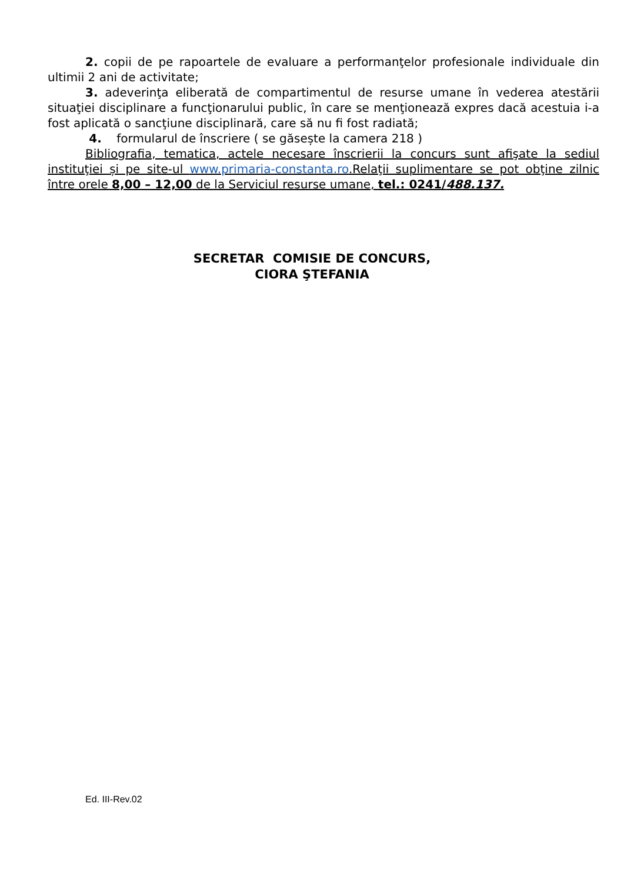2. copii de pe rapoartele de evaluare a performanţelor profesionale individuale din ultimii 2 ani de activitate;
3. adeverinţa eliberată de compartimentul de resurse umane în vederea atestării situaţiei disciplinare a funcţionarului public, în care se menţionează expres dacă acestuia i-a fost aplicată o sancţiune disciplinară, care să nu fi fost radiată;
4. formularul de înscriere ( se găsește la camera 218 )
Bibliografia, tematica, actele necesare înscrierii la concurs sunt afişate la sediul instituţiei și pe site-ul www.primaria-constanta.ro.Relaţii suplimentare se pot obţine zilnic între orele 8,00 – 12,00 de la Serviciul resurse umane, tel.: 0241/488.137.
SECRETAR COMISIE DE CONCURS,
CIORA ŞTEFANIA
Ed. III-Rev.02